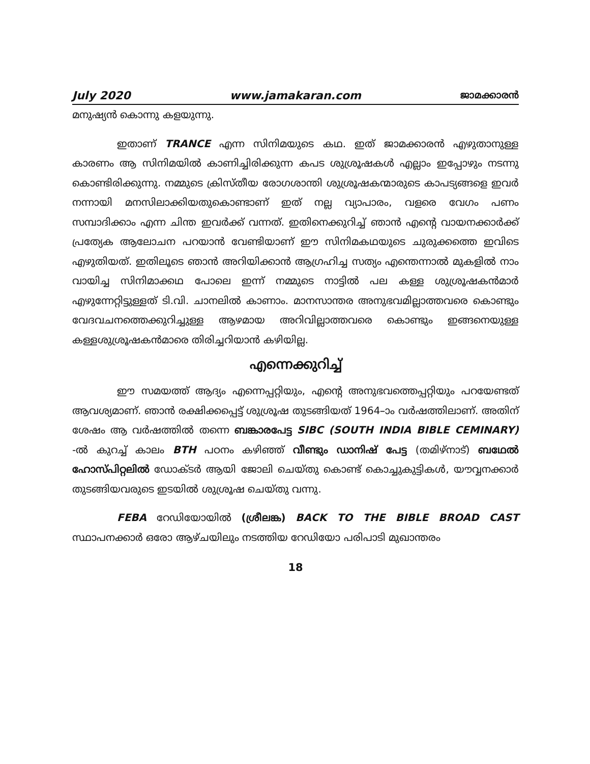July 2020 www.jamakaran.com ജാമക്കാരൻ
മനുഷ്യൻ കൊന്നു കളയുന്നു.
ഇതാണ് TRANCE എന്ന സിനിമയുടെ കഥ. ഇത് ജാമക്കാരൻ എഴുതാനുള്ള കാരണം ആ സിനിമയിൽ കാണിച്ചിരിക്കുന്ന കപട ശുശ്രൂഷകൾ എല്ലാം ഇപ്പോഴും നടന്നു കൊണ്ടിരിക്കുന്നു. നമ്മുടെ ക്രിസ്തീയ രോഗശാന്തി ശുശ്രൂഷകന്മാരുടെ കാപട്യങ്ങളെ ഇവർ നന്നായി മനസിലാക്കിയതുകൊണ്ടാണ് ഇത് നല്ല വ്യാപാരം, വളരെ വേഗം പണം സമ്പാദിക്കാം എന്ന ചിന്ത ഇവർക്ക് വന്നത്. ഇതിനെക്കുറിച്ച് ഞാൻ എന്റെ വായനക്കാർക്ക് പ്രത്യേക ആലോചന പറയാൻ വേണ്ടിയാണ് ഈ സിനിമകഥയുടെ ചുരുക്കത്തെ ഇവിടെ എഴുതിയത്. ഇതിലൂടെ ഞാൻ അറിയിക്കാൻ ആഗ്രഹിച്ച സത്യം എന്തെന്നാൽ മുകളിൽ നാം വായിച്ച സിനിമാക്കഥ പോലെ ഇന്ന് നമ്മുടെ നാട്ടിൽ പല കള്ള ശുശ്രൂഷകൻമാർ എഴുന്നേറ്റിട്ടുള്ളത് ടി.വി. ചാനലിൽ കാണാം. മാനസാന്തര അനുഭവമില്ലാത്തവരെ കൊണ്ടും വേദവചനത്തെക്കുറിച്ചുള്ള ആഴമായ അറിവില്ലാത്തവരെ കൊണ്ടും ഇങ്ങനെയുള്ള കള്ളശുശ്രൂഷകൻമാരെ തിരിച്ചറിയാൻ കഴിയില്ല.
എന്നെക്കുറിച്ച്
ഈ സമയത്ത് ആദ്യം എന്നെപ്പറ്റിയും, എന്റെ അനുഭവത്തെപ്പറ്റിയും പറയേണ്ടത് ആവശ്യമാണ്. ഞാൻ രക്ഷിക്കപ്പെട്ട് ശുശ്രൂഷ തുടങ്ങിയത് 1964–ാം വർഷത്തിലാണ്. അതിന് ശേഷം ആ വർഷത്തിൽ തന്നെ ബങ്കാരപേട്ട SIBC (SOUTH INDIA BIBLE CEMINARY) -ൽ കുറച്ച് കാലം BTH പഠനം കഴിഞ്ഞ് വീണ്ടും ഡാനിഷ് പേട്ട (തമിഴ്നാട്) ബഥേൽ ഹോസ്പിറ്റലിൽ ഡോക്ടർ ആയി ജോലി ചെയ്തു കൊണ്ട് കൊച്ചുകുട്ടികൾ, യൗവ്വനക്കാർ തുടങ്ങിയവരുടെ ഇടയിൽ ശുശ്രൂഷ ചെയ്തു വന്നു.
FEBA റേഡിയോയിൽ (ശ്രീലങ്ക) BACK TO THE BIBLE BROAD CAST സ്ഥാപനക്കാർ ഒരോ ആഴ്ചയിലും നടത്തിയ റേഡിയോ പരിപാടി മുഖാന്തരം
18